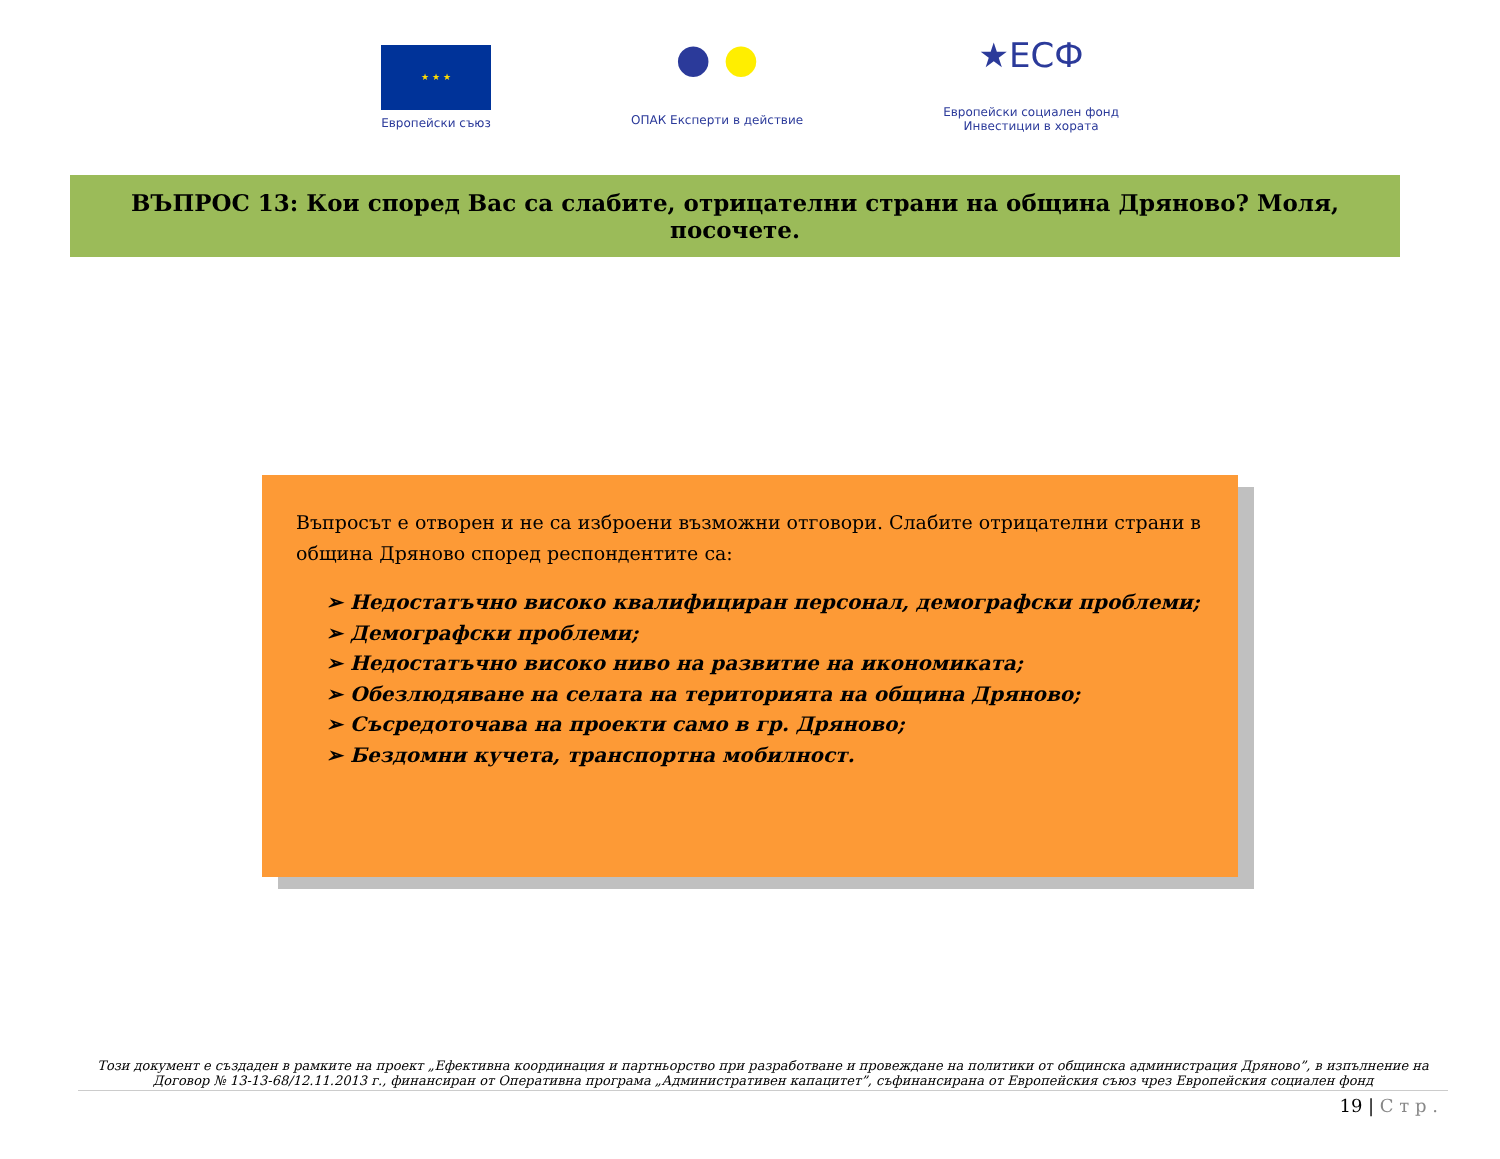★ ★ ★
Европейски съюз
● ●
ОПАК Експерти в действие
★ЕСФ
Европейски социален фонд
Инвестиции в хората
ВЪПРОС 13: Кои според Вас са слабите, отрицателни страни на община Дряново? Моля, посочете.
Въпросът е отворен и не са изброени възможни отговори. Слабите отрицателни страни в община Дряново според респондентите са:
➢ Недостатъчно високо квалифициран персонал, демографски проблеми;
➢ Демографски проблеми;
➢ Недостатъчно високо ниво на развитие на икономиката;
➢ Обезлюдяване на селата на територията на община Дряново;
➢ Съсредоточава на проекти само в гр. Дряново;
➢ Бездомни кучета, транспортна мобилност.
Този документ е създаден в рамките на проект „Ефективна координация и партньорство при разработване и провеждане на политики от общинска администрация Дряново”, в изпълнение на Договор № 13-13-68/12.11.2013 г., финансиран от Оперативна програма „Административен капацитет”, съфинансирана от Европейския съюз чрез Европейския социален фонд
19 | С т р .